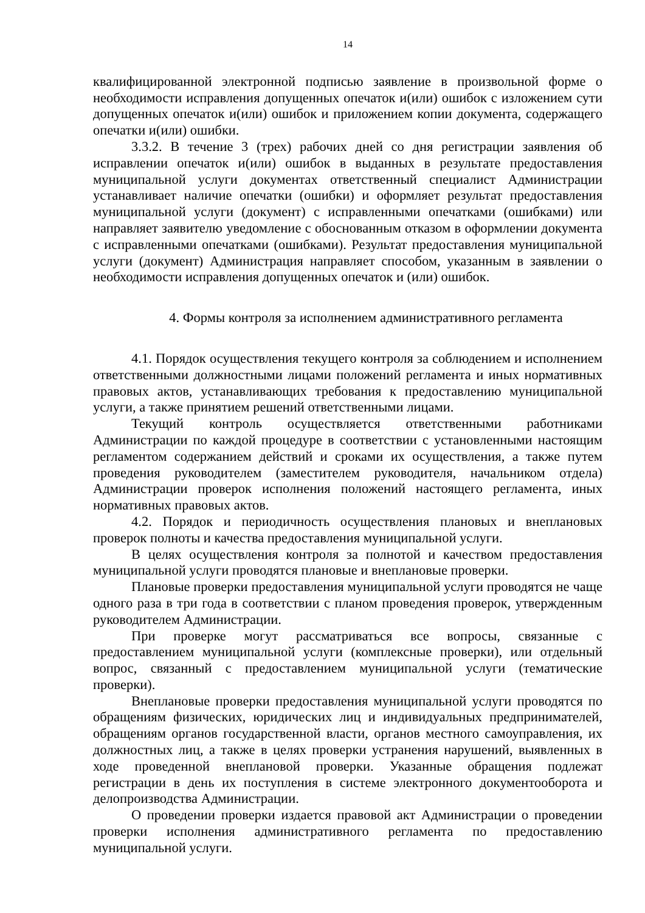14
квалифицированной электронной подписью заявление в произвольной форме о необходимости исправления допущенных опечаток и(или) ошибок с изложением сути допущенных опечаток и(или) ошибок и приложением копии документа, содержащего опечатки и(или) ошибки.
3.3.2. В течение 3 (трех) рабочих дней со дня регистрации заявления об исправлении опечаток и(или) ошибок в выданных в результате предоставления муниципальной услуги документах ответственный специалист Администрации устанавливает наличие опечатки (ошибки) и оформляет результат предоставления муниципальной услуги (документ) с исправленными опечатками (ошибками) или направляет заявителю уведомление с обоснованным отказом в оформлении документа с исправленными опечатками (ошибками). Результат предоставления муниципальной услуги (документ) Администрация направляет способом, указанным в заявлении о необходимости исправления допущенных опечаток и (или) ошибок.
4. Формы контроля за исполнением административного регламента
4.1. Порядок осуществления текущего контроля за соблюдением и исполнением ответственными должностными лицами положений регламента и иных нормативных правовых актов, устанавливающих требования к предоставлению муниципальной услуги, а также принятием решений ответственными лицами.
Текущий контроль осуществляется ответственными работниками Администрации по каждой процедуре в соответствии с установленными настоящим регламентом содержанием действий и сроками их осуществления, а также путем проведения руководителем (заместителем руководителя, начальником отдела) Администрации проверок исполнения положений настоящего регламента, иных нормативных правовых актов.
4.2. Порядок и периодичность осуществления плановых и внеплановых проверок полноты и качества предоставления муниципальной услуги.
В целях осуществления контроля за полнотой и качеством предоставления муниципальной услуги проводятся плановые и внеплановые проверки.
Плановые проверки предоставления муниципальной услуги проводятся не чаще одного раза в три года в соответствии с планом проведения проверок, утвержденным руководителем Администрации.
При проверке могут рассматриваться все вопросы, связанные с предоставлением муниципальной услуги (комплексные проверки), или отдельный вопрос, связанный с предоставлением муниципальной услуги (тематические проверки).
Внеплановые проверки предоставления муниципальной услуги проводятся по обращениям физических, юридических лиц и индивидуальных предпринимателей, обращениям органов государственной власти, органов местного самоуправления, их должностных лиц, а также в целях проверки устранения нарушений, выявленных в ходе проведенной внеплановой проверки. Указанные обращения подлежат регистрации в день их поступления в системе электронного документооборота и делопроизводства Администрации.
О проведении проверки издается правовой акт Администрации о проведении проверки исполнения административного регламента по предоставлению муниципальной услуги.